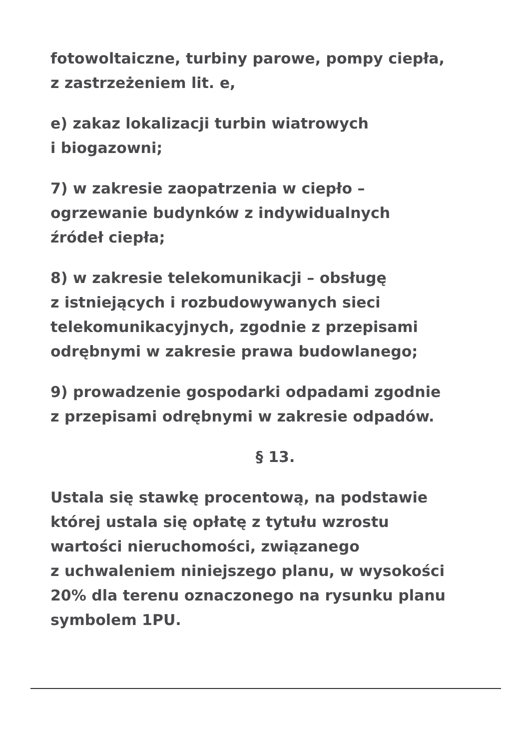fotowoltaiczne, turbiny parowe, pompy ciepła,
z zastrzeżeniem lit. e,
e) zakaz lokalizacji turbin wiatrowych
i biogazowni;
7) w zakresie zaopatrzenia w ciepło –
ogrzewanie budynków z indywidualnych
źródeł ciepła;
8) w zakresie telekomunikacji – obsługę
z istniejących i rozbudowywanych sieci
telekomunikacyjnych, zgodnie z przepisami
odrębnymi w zakresie prawa budowlanego;
9) prowadzenie gospodarki odpadami zgodnie
z przepisami odrębnymi w zakresie odpadów.
§ 13.
Ustala się stawkę procentową, na podstawie
której ustala się opłatę z tytułu wzrostu
wartości nieruchomości, związanego
z uchwaleniem niniejszego planu, w wysokości
20% dla terenu oznaczonego na rysunku planu
symbolem 1PU.